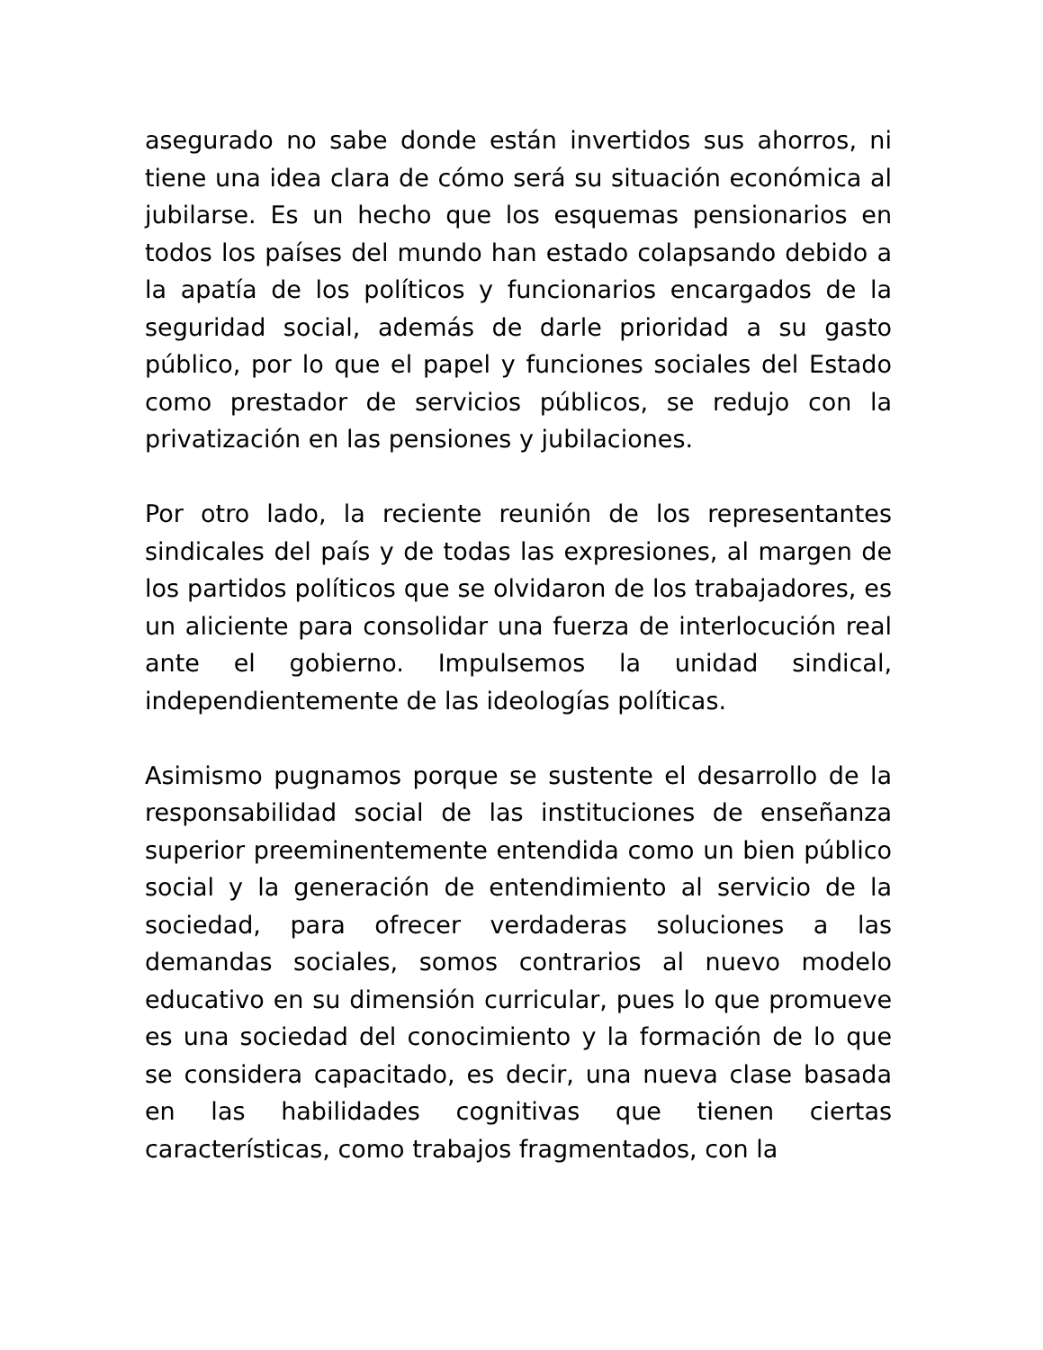asegurado no sabe donde están invertidos sus ahorros, ni tiene una idea clara de cómo será su situación económica al jubilarse. Es un hecho que los esquemas pensionarios en todos los países del mundo han estado colapsando debido a la apatía de los políticos y funcionarios encargados de la seguridad social, además de darle prioridad a su gasto público, por lo que el papel y funciones sociales del Estado como prestador de servicios públicos, se redujo con la privatización en las pensiones y jubilaciones.
Por otro lado, la reciente reunión de los representantes sindicales del país y de todas las expresiones, al margen de los partidos políticos que se olvidaron de los trabajadores, es un aliciente para consolidar una fuerza de interlocución real ante el gobierno. Impulsemos la unidad sindical, independientemente de las ideologías políticas.
Asimismo pugnamos porque se sustente el desarrollo de la responsabilidad social de las instituciones de enseñanza superior preeminentemente entendida como un bien público social y la generación de entendimiento al servicio de la sociedad, para ofrecer verdaderas soluciones a las demandas sociales, somos contrarios al nuevo modelo educativo en su dimensión curricular, pues lo que promueve es una sociedad del conocimiento y la formación de lo que se considera capacitado, es decir, una nueva clase basada en las habilidades cognitivas que tienen ciertas características, como trabajos fragmentados, con la